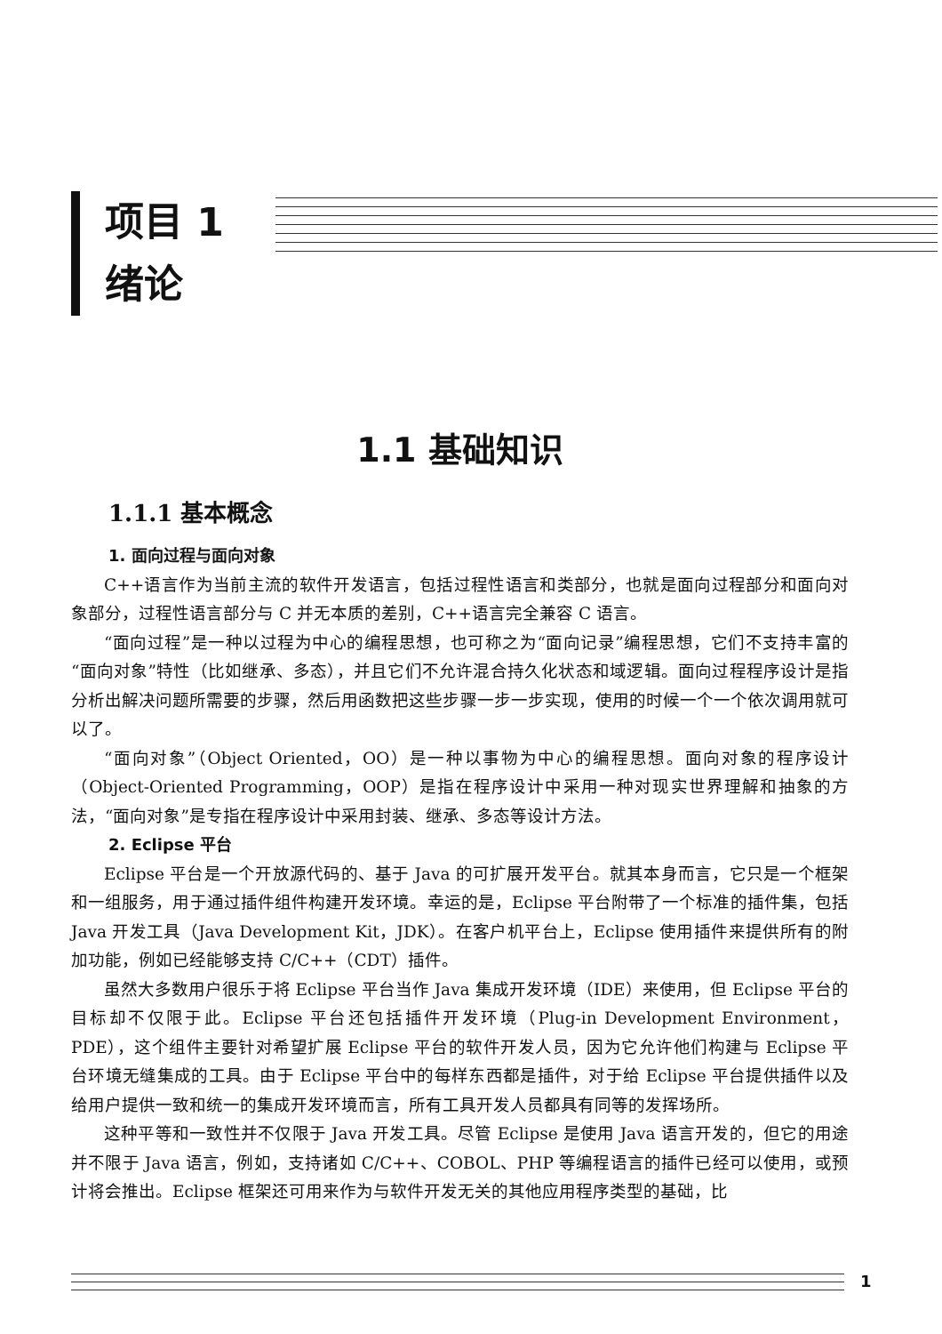项目 1
绪论
1.1 基础知识
1.1.1 基本概念
1. 面向过程与面向对象
C++语言作为当前主流的软件开发语言，包括过程性语言和类部分，也就是面向过程部分和面向对象部分，过程性语言部分与 C 并无本质的差别，C++语言完全兼容 C 语言。
“面向过程”是一种以过程为中心的编程思想，也可称之为“面向记录”编程思想，它们不支持丰富的“面向对象”特性（比如继承、多态），并且它们不允许混合持久化状态和域逻辑。面向过程程序设计是指分析出解决问题所需要的步骤，然后用函数把这些步骤一步一步实现，使用的时候一个一个依次调用就可以了。
“面向对象”（Object Oriented，OO）是一种以事物为中心的编程思想。面向对象的程序设计（Object-Oriented Programming，OOP）是指在程序设计中采用一种对现实世界理解和抽象的方法，“面向对象”是专指在程序设计中采用封装、继承、多态等设计方法。
2. Eclipse 平台
Eclipse 平台是一个开放源代码的、基于 Java 的可扩展开发平台。就其本身而言，它只是一个框架和一组服务，用于通过插件组件构建开发环境。幸运的是，Eclipse 平台附带了一个标准的插件集，包括 Java 开发工具（Java Development Kit，JDK）。在客户机平台上，Eclipse 使用插件来提供所有的附加功能，例如已经能够支持 C/C++（CDT）插件。
虽然大多数用户很乐于将 Eclipse 平台当作 Java 集成开发环境（IDE）来使用，但 Eclipse 平台的目标却不仅限于此。Eclipse 平台还包括插件开发环境（Plug-in Development Environment，PDE），这个组件主要针对希望扩展 Eclipse 平台的软件开发人员，因为它允许他们构建与 Eclipse 平台环境无缝集成的工具。由于 Eclipse 平台中的每样东西都是插件，对于给 Eclipse 平台提供插件以及给用户提供一致和统一的集成开发环境而言，所有工具开发人员都具有同等的发挥场所。
这种平等和一致性并不仅限于 Java 开发工具。尽管 Eclipse 是使用 Java 语言开发的，但它的用途并不限于 Java 语言，例如，支持诸如 C/C++、COBOL、PHP 等编程语言的插件已经可以使用，或预计将会推出。Eclipse 框架还可用来作为与软件开发无关的其他应用程序类型的基础，比
1